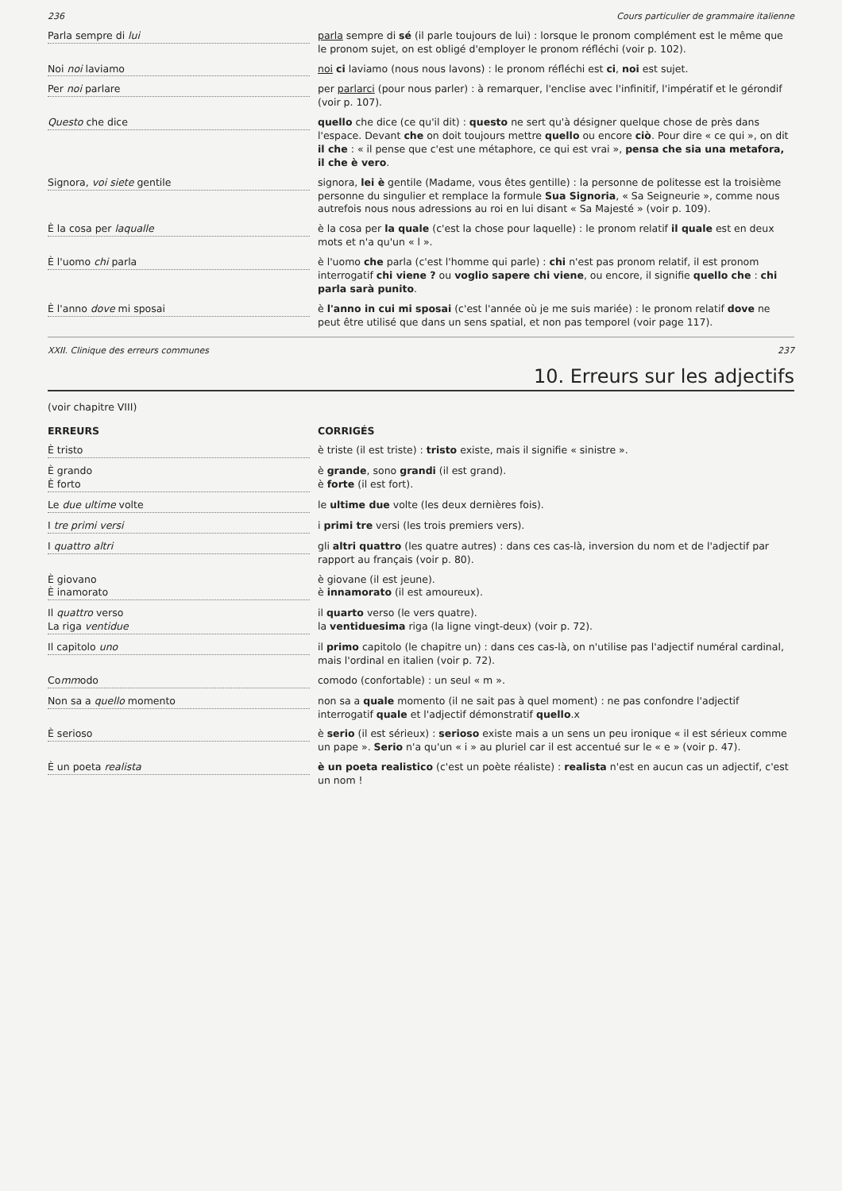236 Cours particulier de grammaire italienne
Parla sempre di lui
parla sempre di sé (il parle toujours de lui) : lorsque le pronom complément est le même que le pronom sujet, on est obligé d'employer le pronom réfléchi (voir p. 102).
Noi noi laviamo
noi ci laviamo (nous nous lavons) : le pronom réfléchi est ci, noi est sujet.
Per noi parlare
per parlarci (pour nous parler) : à remarquer, l'enclise avec l'infinitif, l'impératif et le gérondif (voir p. 107).
Questo che dice
quello che dice (ce qu'il dit) : questo ne sert qu'à désigner quelque chose de près dans l'espace. Devant che on doit toujours mettre quello ou encore ciò. Pour dire « ce qui », on dit il che : « il pense que c'est une métaphore, ce qui est vrai », pensa che sia una metafora, il che è vero.
Signora, voi siete gentile
signora, lei è gentile (Madame, vous êtes gentille) : la personne de politesse est la troisième personne du singulier et remplace la formule Sua Signoria, « Sa Seigneurie », comme nous autrefois nous nous adressions au roi en lui disant « Sa Majesté » (voir p. 109).
È la cosa per laqualle
è la cosa per la quale (c'est la chose pour laquelle) : le pronom relatif il quale est en deux mots et n'a qu'un « l ».
È l'uomo chi parla
è l'uomo che parla (c'est l'homme qui parle) : chi n'est pas pronom relatif, il est pronom interrogatif chi viene ? ou voglio sapere chi viene, ou encore, il signifie quello che : chi parla sarà punito.
È l'anno dove mi sposai
è l'anno in cui mi sposai (c'est l'année où je me suis mariée) : le pronom relatif dove ne peut être utilisé que dans un sens spatial, et non pas temporel (voir page 117).
XXII. Clinique des erreurs communes 237
10. Erreurs sur les adjectifs
(voir chapitre VIII)
ERREURS
CORRIGÉS
È tristo
è triste (il est triste) : tristo existe, mais il signifie « sinistre ».
È grando
È forto
è grande, sono grandi (il est grand).
è forte (il est fort).
Le due ultime volte
le ultime due volte (les deux dernières fois).
I tre primi versi
i primi tre versi (les trois premiers vers).
I quattro altri
gli altri quattro (les quatre autres) : dans ces cas-là, inversion du nom et de l'adjectif par rapport au français (voir p. 80).
È giovano
È inamorato
è giovane (il est jeune).
è innamorato (il est amoureux).
Il quattro verso
La riga ventidue
il quarto verso (le vers quatre).
la ventiduesima riga (la ligne vingt-deux) (voir p. 72).
Il capitolo uno
il primo capitolo (le chapitre un) : dans ces cas-là, on n'utilise pas l'adjectif numéral cardinal, mais l'ordinal en italien (voir p. 72).
Commodo
comodo (confortable) : un seul « m ».
Non sa a quello momento
non sa a quale momento (il ne sait pas à quel moment) : ne pas confondre l'adjectif interrogatif quale et l'adjectif démonstratif quello.x
È serioso
è serio (il est sérieux) : serioso existe mais a un sens un peu ironique « il est sérieux comme un pape ». Serio n'a qu'un « i » au pluriel car il est accentué sur le « e » (voir p. 47).
È un poeta realista
è un poeta realistico (c'est un poète réaliste) : realista n'est en aucun cas un adjectif, c'est un nom !